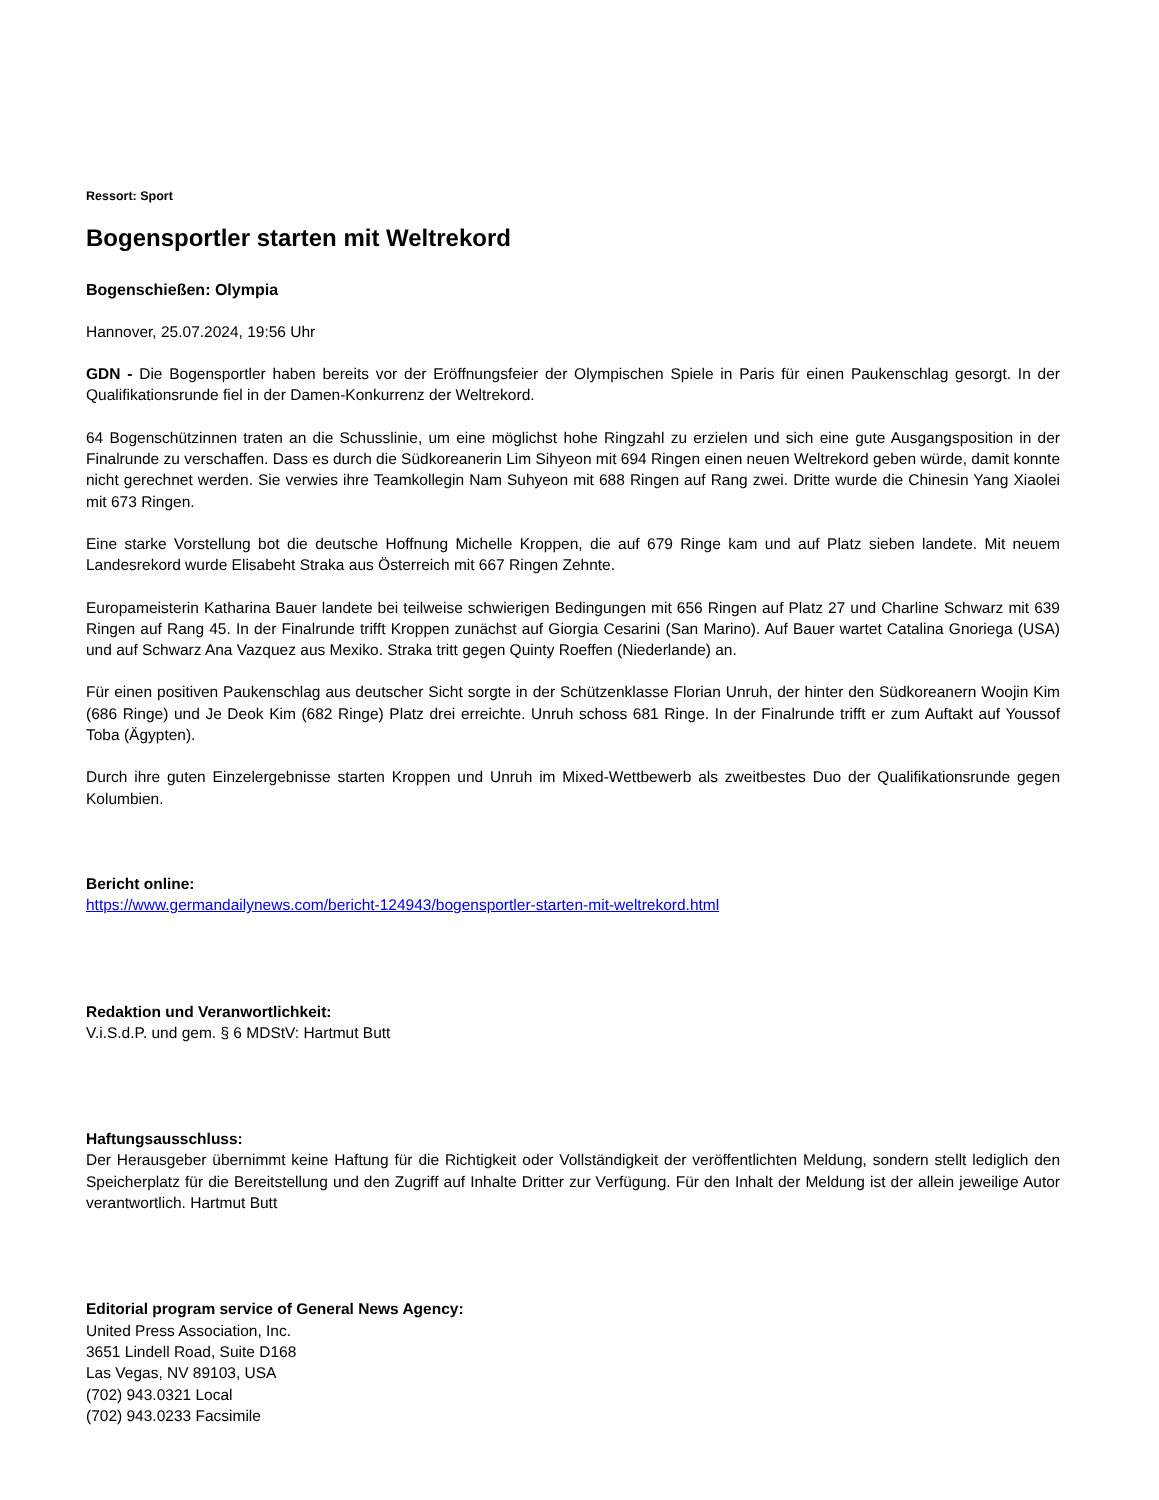Ressort: Sport
Bogensportler starten mit Weltrekord
Bogenschießen: Olympia
Hannover, 25.07.2024, 19:56 Uhr
GDN - Die Bogensportler haben bereits vor der Eröffnungsfeier der Olympischen Spiele in Paris für einen Paukenschlag gesorgt. In der Qualifikationsrunde fiel in der Damen-Konkurrenz der Weltrekord.
64 Bogenschützinnen traten an die Schusslinie, um eine möglichst hohe Ringzahl zu erzielen und sich eine gute Ausgangsposition in der Finalrunde zu verschaffen. Dass es durch die Südkoreanerin Lim Sihyeon mit 694 Ringen einen neuen Weltrekord geben würde, damit konnte nicht gerechnet werden. Sie verwies ihre Teamkollegin Nam Suhyeon mit 688 Ringen auf Rang zwei. Dritte wurde die Chinesin Yang Xiaolei mit 673 Ringen.
Eine starke Vorstellung bot die deutsche Hoffnung Michelle Kroppen, die auf 679 Ringe kam und auf Platz sieben landete. Mit neuem Landesrekord wurde Elisabeht Straka aus Österreich mit 667 Ringen Zehnte.
Europameisterin Katharina Bauer landete bei teilweise schwierigen Bedingungen mit 656 Ringen auf Platz 27 und Charline Schwarz mit 639 Ringen auf Rang 45. In der Finalrunde trifft Kroppen zunächst auf Giorgia Cesarini (San Marino). Auf Bauer wartet Catalina Gnoriega (USA) und auf Schwarz Ana Vazquez aus Mexiko. Straka tritt gegen Quinty Roeffen (Niederlande) an.
Für einen positiven Paukenschlag aus deutscher Sicht sorgte in der Schützenklasse Florian Unruh, der hinter den Südkoreanern Woojin Kim (686 Ringe) und Je Deok Kim (682 Ringe) Platz drei erreichte. Unruh schoss 681 Ringe. In der Finalrunde trifft er zum Auftakt auf Youssof Toba (Ägypten).
Durch ihre guten Einzelergebnisse starten Kroppen und Unruh im Mixed-Wettbewerb als zweitbestes Duo der Qualifikationsrunde gegen Kolumbien.
Bericht online:
https://www.germandailynews.com/bericht-124943/bogensportler-starten-mit-weltrekord.html
Redaktion und Veranwortlichkeit:
V.i.S.d.P. und gem. § 6 MDStV: Hartmut Butt
Haftungsausschluss:
Der Herausgeber übernimmt keine Haftung für die Richtigkeit oder Vollständigkeit der veröffentlichten Meldung, sondern stellt lediglich den Speicherplatz für die Bereitstellung und den Zugriff auf Inhalte Dritter zur Verfügung. Für den Inhalt der Meldung ist der allein jeweilige Autor verantwortlich. Hartmut Butt
Editorial program service of General News Agency:
United Press Association, Inc.
3651 Lindell Road, Suite D168
Las Vegas, NV 89103, USA
(702) 943.0321 Local
(702) 943.0233 Facsimile